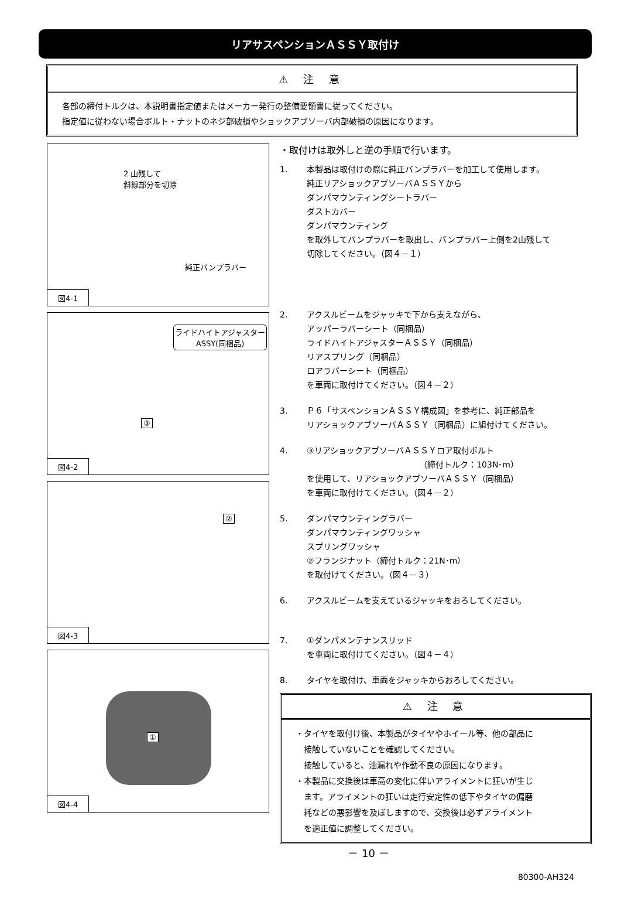リアサスペンションＡＳＳＹ取付け
⚠ 注 意
各部の締付トルクは、本説明書指定値またはメーカー発行の整備要領書に従ってください。
指定値に従わない場合ボルト・ナットのネジ部破損やショックアブソーバ内部破損の原因になります。
2 山残して
斜線部分を切除
純正バンプラバー
図4-1
ライドハイトアジャスター
ASSY(同梱品)
③
図4-2
②
図4-3
①
図4-4
・取付けは取外しと逆の手順で行います。
1. 本製品は取付けの際に純正バンプラバーを加工して使用します。
純正リアショックアブソーバＡＳＳＹから
ダンパマウンティングシートラバー
ダストカバー
ダンパマウンティング
を取外してバンプラバーを取出し、バンプラバー上側を2山残して
切除してください。（図４－１）
2. アクスルビームをジャッキで下から支えながら、
アッパーラバーシート（同梱品）
ライドハイトアジャスターＡＳＳＹ（同梱品）
リアスプリング（同梱品）
ロアラバーシート（同梱品）
を車両に取付けてください。（図４－２）
3. Ｐ６「サスペンションＡＳＳＹ構成図」を参考に、純正部品を
リアショックアブソーバＡＳＳＹ（同梱品）に組付けてください。
4. ③リアショックアブソーバＡＳＳＹロア取付ボルト
（締付トルク：103N･m）
を使用して、リアショックアブソーバＡＳＳＹ（同梱品）
を車両に取付けてください。（図４－２）
5. ダンパマウンティングラバー
ダンパマウンティングワッシャ
スプリングワッシャ
②フランジナット（締付トルク：21N･m）
を取付けてください。（図４－３）
6. アクスルビームを支えているジャッキをおろしてください。
7. ①ダンパメンテナンスリッド
を車両に取付けてください。（図４－４）
8. タイヤを取付け、車両をジャッキからおろしてください。
⚠ 注 意
・タイヤを取付け後、本製品がタイヤやホイール等、他の部品に
　接触していないことを確認してください。
　接触していると、油漏れや作動不良の原因になります。
・本製品に交換後は車高の変化に伴いアライメントに狂いが生じ
　ます。アライメントの狂いは走行安定性の低下やタイヤの偏磨
　耗などの悪影響を及ぼしますので、交換後は必ずアライメント
　を適正値に調整してください。
－ 10 －
80300-AH324